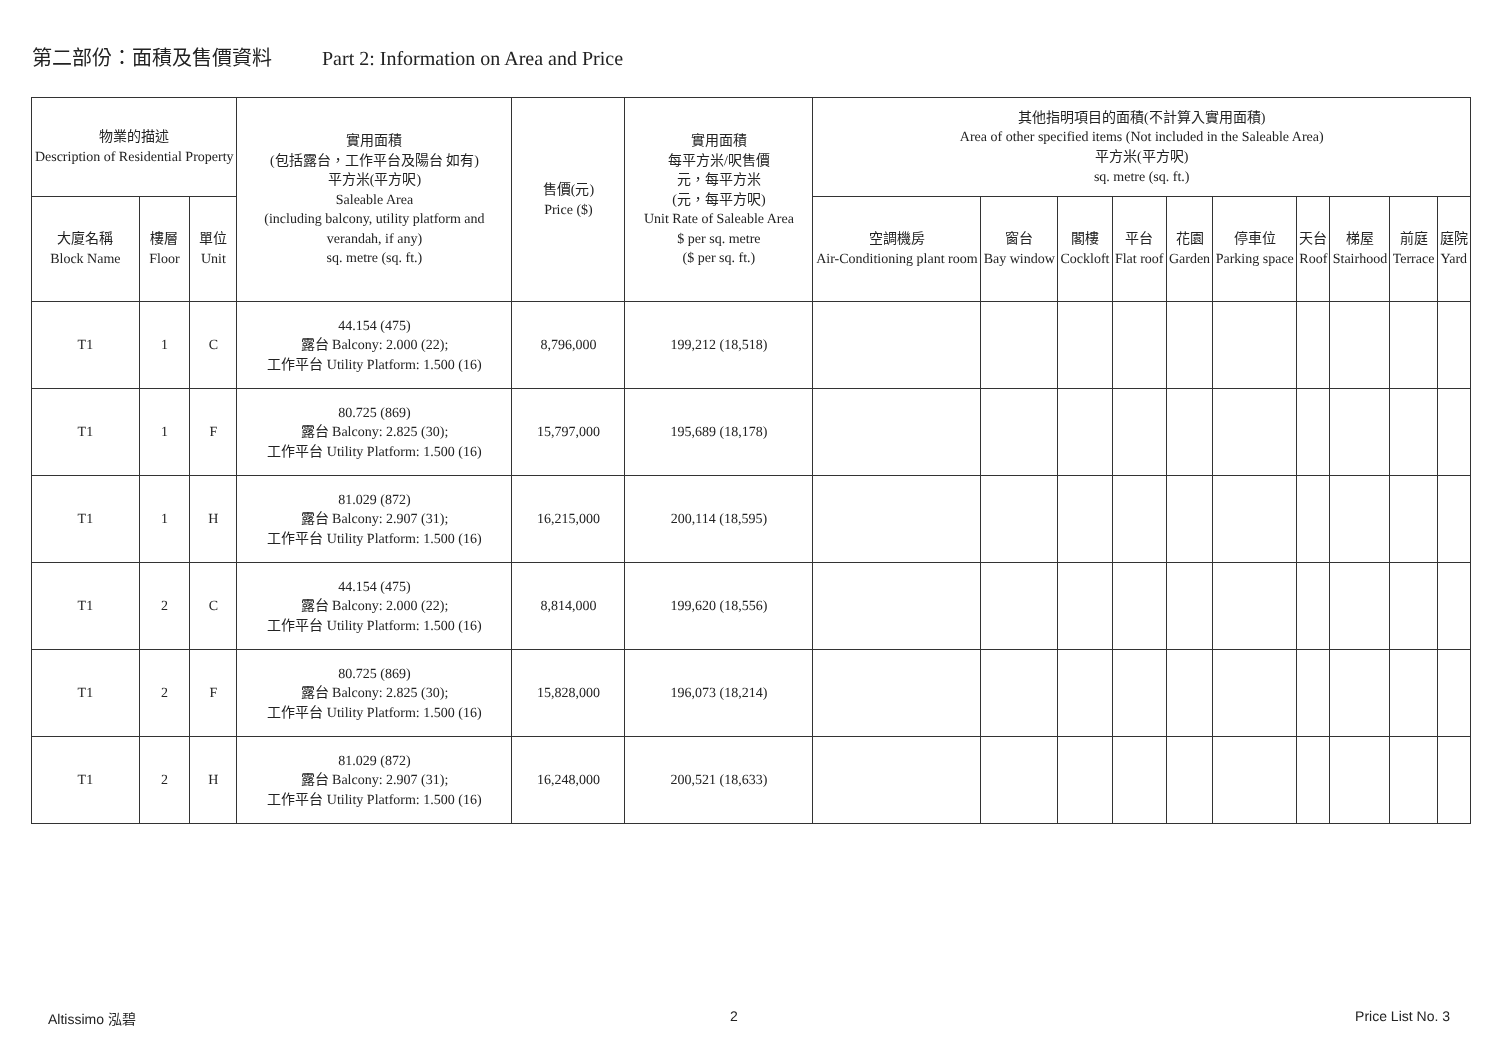第二部份：面積及售價資料 Part 2: Information on Area and Price
| 物業的描述 Description of Residential Property | | | 實用面積 (包括露台，工作平台及陽台 如有) 平方米(平方呎) Saleable Area (including balcony, utility platform and verandah, if any) sq. metre (sq. ft.) | 售價(元) Price ($) | 實用面積 每平方米/呎售價 元，每平方米 (元，每平方呎) Unit Rate of Saleable Area $ per sq. metre ($ per sq. ft.) | 其他指明項目的面積(不計算入實用面積) Area of other specified items (Not included in the Saleable Area) 平方米(平方呎) sq. metre (sq. ft.) | | | | | | | | | |
| --- | --- | --- | --- | --- | --- | --- | --- | --- | --- | --- | --- | --- | --- | --- | --- |
| 大廈名稱 Block Name | 樓層 Floor | 單位 Unit | | | | 空調機房 Air-Conditioning plant room | 窗台 Bay window | 閣樓 Cockloft | 平台 Flat roof | 花園 Garden | 停車位 Parking space | 天台 Roof | 梯屋 Stairhood | 前庭 Terrace | 庭院 Yard |
| T1 | 1 | C | 44.154 (475) 露台 Balcony: 2.000 (22); 工作平台 Utility Platform: 1.500 (16) | 8,796,000 | 199,212 (18,518) | | | | | | | | | | |
| T1 | 1 | F | 80.725 (869) 露台 Balcony: 2.825 (30); 工作平台 Utility Platform: 1.500 (16) | 15,797,000 | 195,689 (18,178) | | | | | | | | | | |
| T1 | 1 | H | 81.029 (872) 露台 Balcony: 2.907 (31); 工作平台 Utility Platform: 1.500 (16) | 16,215,000 | 200,114 (18,595) | | | | | | | | | | |
| T1 | 2 | C | 44.154 (475) 露台 Balcony: 2.000 (22); 工作平台 Utility Platform: 1.500 (16) | 8,814,000 | 199,620 (18,556) | | | | | | | | | | |
| T1 | 2 | F | 80.725 (869) 露台 Balcony: 2.825 (30); 工作平台 Utility Platform: 1.500 (16) | 15,828,000 | 196,073 (18,214) | | | | | | | | | | |
| T1 | 2 | H | 81.029 (872) 露台 Balcony: 2.907 (31); 工作平台 Utility Platform: 1.500 (16) | 16,248,000 | 200,521 (18,633) | | | | | | | | | | |
Altissimo 泓碧 2 Price List No. 3